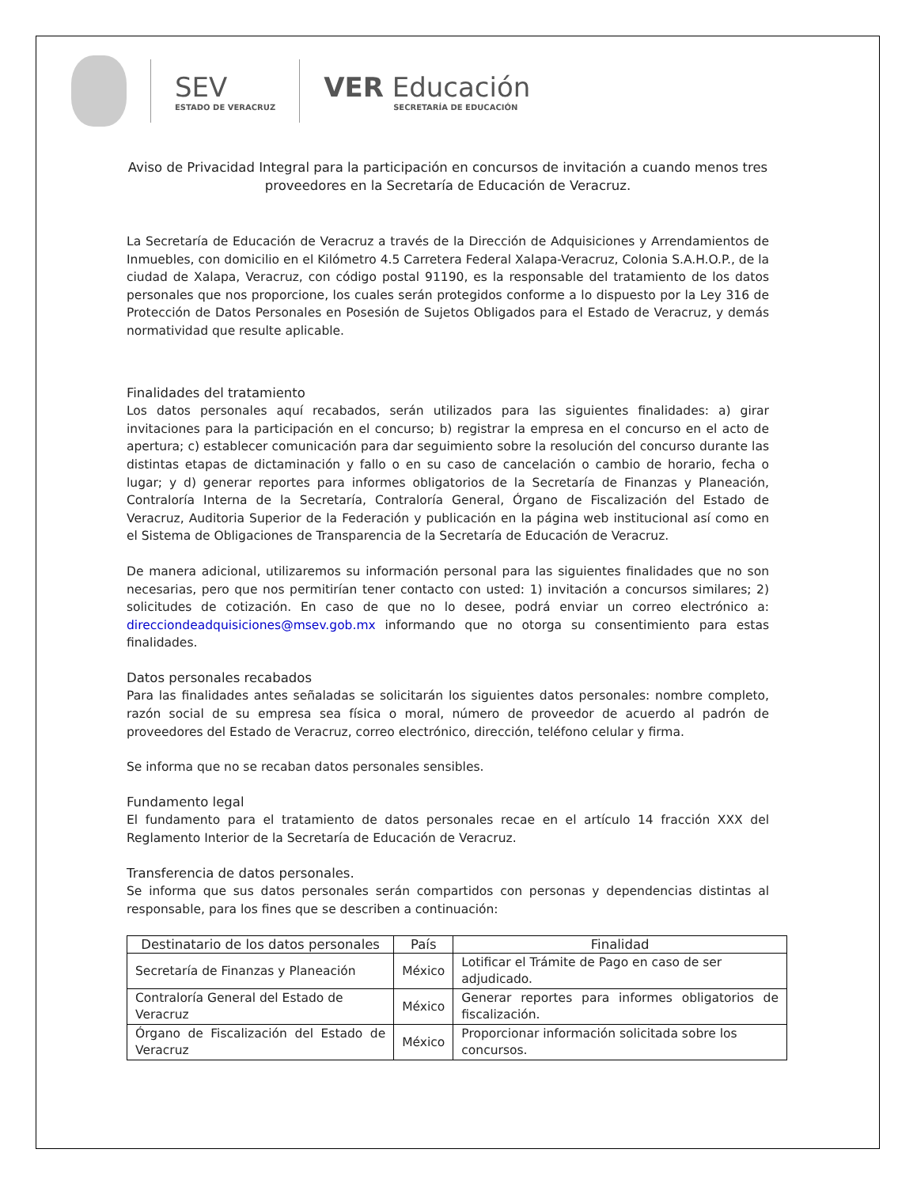SEV
ESTADO DE VERACRUZ
VER Educación
SECRETARÍA DE EDUCACIÓN
Aviso de Privacidad Integral para la participación en concursos de invitación a cuando menos tres proveedores en la Secretaría de Educación de Veracruz.
La Secretaría de Educación de Veracruz a través de la Dirección de Adquisiciones y Arrendamientos de Inmuebles, con domicilio en el Kilómetro 4.5 Carretera Federal Xalapa-Veracruz, Colonia S.A.H.O.P., de la ciudad de Xalapa, Veracruz, con código postal 91190, es la responsable del tratamiento de los datos personales que nos proporcione, los cuales serán protegidos conforme a lo dispuesto por la Ley 316 de Protección de Datos Personales en Posesión de Sujetos Obligados para el Estado de Veracruz, y demás normatividad que resulte aplicable.
Finalidades del tratamiento
Los datos personales aquí recabados, serán utilizados para las siguientes finalidades: a) girar invitaciones para la participación en el concurso; b) registrar la empresa en el concurso en el acto de apertura; c) establecer comunicación para dar seguimiento sobre la resolución del concurso durante las distintas etapas de dictaminación y fallo o en su caso de cancelación o cambio de horario, fecha o lugar; y d) generar reportes para informes obligatorios de la Secretaría de Finanzas y Planeación, Contraloría Interna de la Secretaría, Contraloría General, Órgano de Fiscalización del Estado de Veracruz, Auditoria Superior de la Federación y publicación en la página web institucional así como en el Sistema de Obligaciones de Transparencia de la Secretaría de Educación de Veracruz.
De manera adicional, utilizaremos su información personal para las siguientes finalidades que no son necesarias, pero que nos permitirían tener contacto con usted: 1) invitación a concursos similares; 2) solicitudes de cotización. En caso de que no lo desee, podrá enviar un correo electrónico a: direcciondeadquisiciones@msev.gob.mx informando que no otorga su consentimiento para estas finalidades.
Datos personales recabados
Para las finalidades antes señaladas se solicitarán los siguientes datos personales: nombre completo, razón social de su empresa sea física o moral, número de proveedor de acuerdo al padrón de proveedores del Estado de Veracruz, correo electrónico, dirección, teléfono celular y firma.
Se informa que no se recaban datos personales sensibles.
Fundamento legal
El fundamento para el tratamiento de datos personales recae en el artículo 14 fracción XXX del Reglamento Interior de la Secretaría de Educación de Veracruz.
Transferencia de datos personales.
Se informa que sus datos personales serán compartidos con personas y dependencias distintas al responsable, para los fines que se describen a continuación:
| Destinatario de los datos personales | País | Finalidad |
| --- | --- | --- |
| Secretaría de Finanzas y Planeación | México | Lotificar el Trámite de Pago en caso de ser adjudicado. |
| Contraloría General del Estado de Veracruz | México | Generar reportes para informes obligatorios de fiscalización. |
| Órgano de Fiscalización del Estado de Veracruz | México | Proporcionar información solicitada sobre los concursos. |